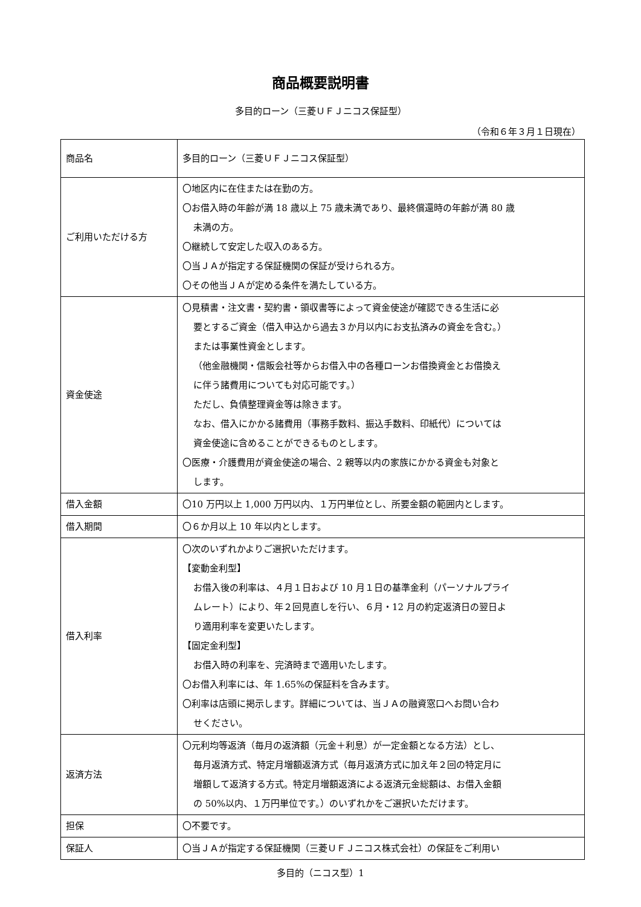商品概要説明書
多目的ローン（三菱ＵＦＪニコス保証型）
（令和６年３月１日現在）
| 商品名 | 多目的ローン（三菱ＵＦＪニコス保証型） |
| ご利用いただける方 | 〇地区内に在住または在勤の方。 〇お借入時の年齢が満 18 歳以上 75 歳未満であり、最終償還時の年齢が満 80 歳 未満の方。 〇継続して安定した収入のある方。 〇当ＪＡが指定する保証機関の保証が受けられる方。 〇その他当ＪＡが定める条件を満たしている方。 |
| 資金使途 | 〇見積書・注文書・契約書・領収書等によって資金使途が確認できる生活に必 要とするご資金（借入申込から過去３か月以内にお支払済みの資金を含む。） または事業性資金とします。 （他金融機関・信販会社等からお借入中の各種ローンお借換資金とお借換え に伴う諸費用についても対応可能です。） ただし、負債整理資金等は除きます。 なお、借入にかかる諸費用（事務手数料、振込手数料、印紙代）については 資金使途に含めることができるものとします。 〇医療・介護費用が資金使途の場合、2 親等以内の家族にかかる資金も対象と します。 |
| 借入金額 | 〇10 万円以上 1,000 万円以内、１万円単位とし、所要金額の範囲内とします。 |
| 借入期間 | 〇６か月以上 10 年以内とします。 |
| 借入利率 | 〇次のいずれかよりご選択いただけます。 【変動金利型】 お借入後の利率は、４月１日および 10 月１日の基準金利（パーソナルプライ ムレート）により、年２回見直しを行い、６月・12 月の約定返済日の翌日よ り適用利率を変更いたします。 【固定金利型】 お借入時の利率を、完済時まで適用いたします。 〇お借入利率には、年 1.65%の保証料を含みます。 〇利率は店頭に掲示します。詳細については、当ＪＡの融資窓口へお問い合わ せください。 |
| 返済方法 | 〇元利均等返済（毎月の返済額（元金＋利息）が一定金額となる方法）とし、 毎月返済方式、特定月増額返済方式（毎月返済方式に加え年２回の特定月に 増額して返済する方式。特定月増額返済による返済元金総額は、お借入金額 の 50%以内、１万円単位です。）のいずれかをご選択いただけます。 |
| 担保 | 〇不要です。 |
| 保証人 | 〇当ＪＡが指定する保証機関（三菱ＵＦＪニコス株式会社）の保証をご利用い |
多目的（ニコス型）1